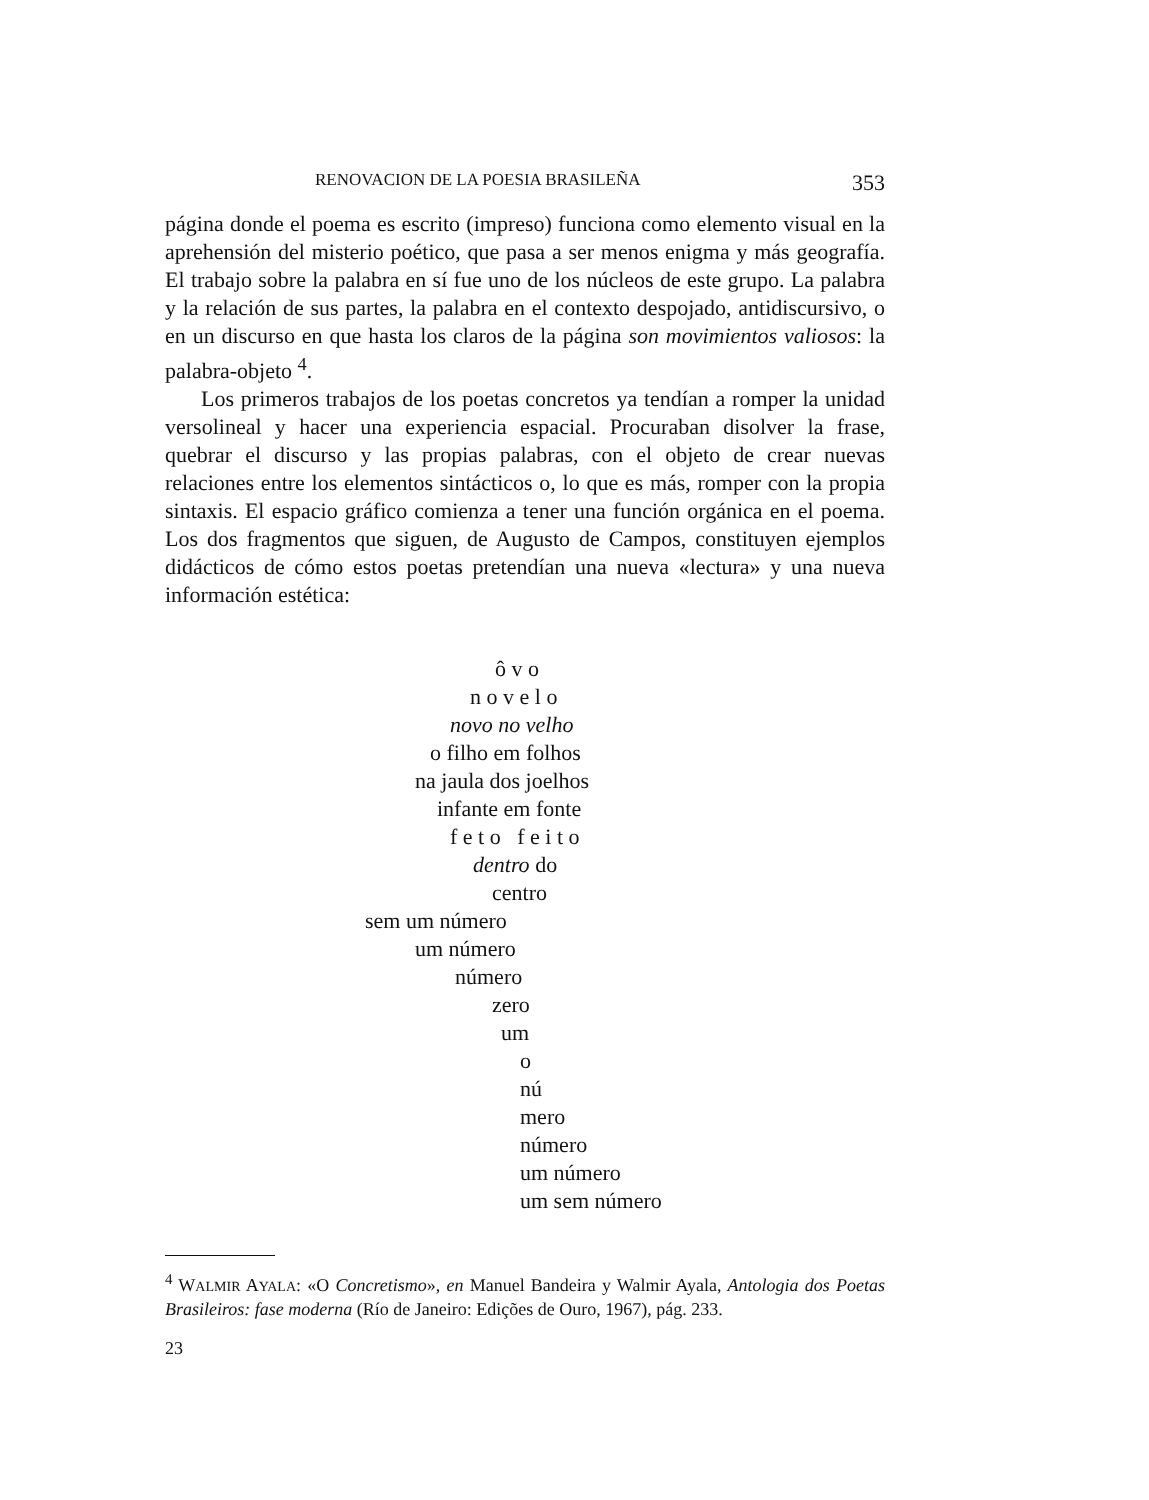RENOVACION DE LA POESIA BRASILEÑA 353
página donde el poema es escrito (impreso) funciona como elemento visual en la aprehensión del misterio poético, que pasa a ser menos enigma y más geografía. El trabajo sobre la palabra en sí fue uno de los núcleos de este grupo. La palabra y la relación de sus partes, la palabra en el contexto despojado, antidiscursivo, o en un discurso en que hasta los claros de la página son movimientos valiosos: la palabra-objeto <sup>4</sup>.
Los primeros trabajos de los poetas concretos ya tendían a romper la unidad versolineal y hacer una experiencia espacial. Procuraban disolver la frase, quebrar el discurso y las propias palabras, con el objeto de crear nuevas relaciones entre los elementos sintácticos o, lo que es más, romper con la propia sintaxis. El espacio gráfico comienza a tener una función orgánica en el poema. Los dos fragmentos que siguen, de Augusto de Campos, constituyen ejemplos didácticos de cómo estos poetas pretendían una nueva «lectura» y una nueva información estética:
ô v o
n o v e l o
novo no velho
o filho em folhos
na jaula dos joelhos
infante em fonte
f e t o f e i t o
dentro do
centro
sem um número
um número
número
zero
um
o
nú
mero
número
um número
um sem número
<sup>4</sup> WALMIR AYALA: «O Concretismo», en Manuel Bandeira y Walmir Ayala, Antologia dos Poetas Brasileiros: fase moderna (Río de Janeiro: Edições de Ouro, 1967), pág. 233.
23